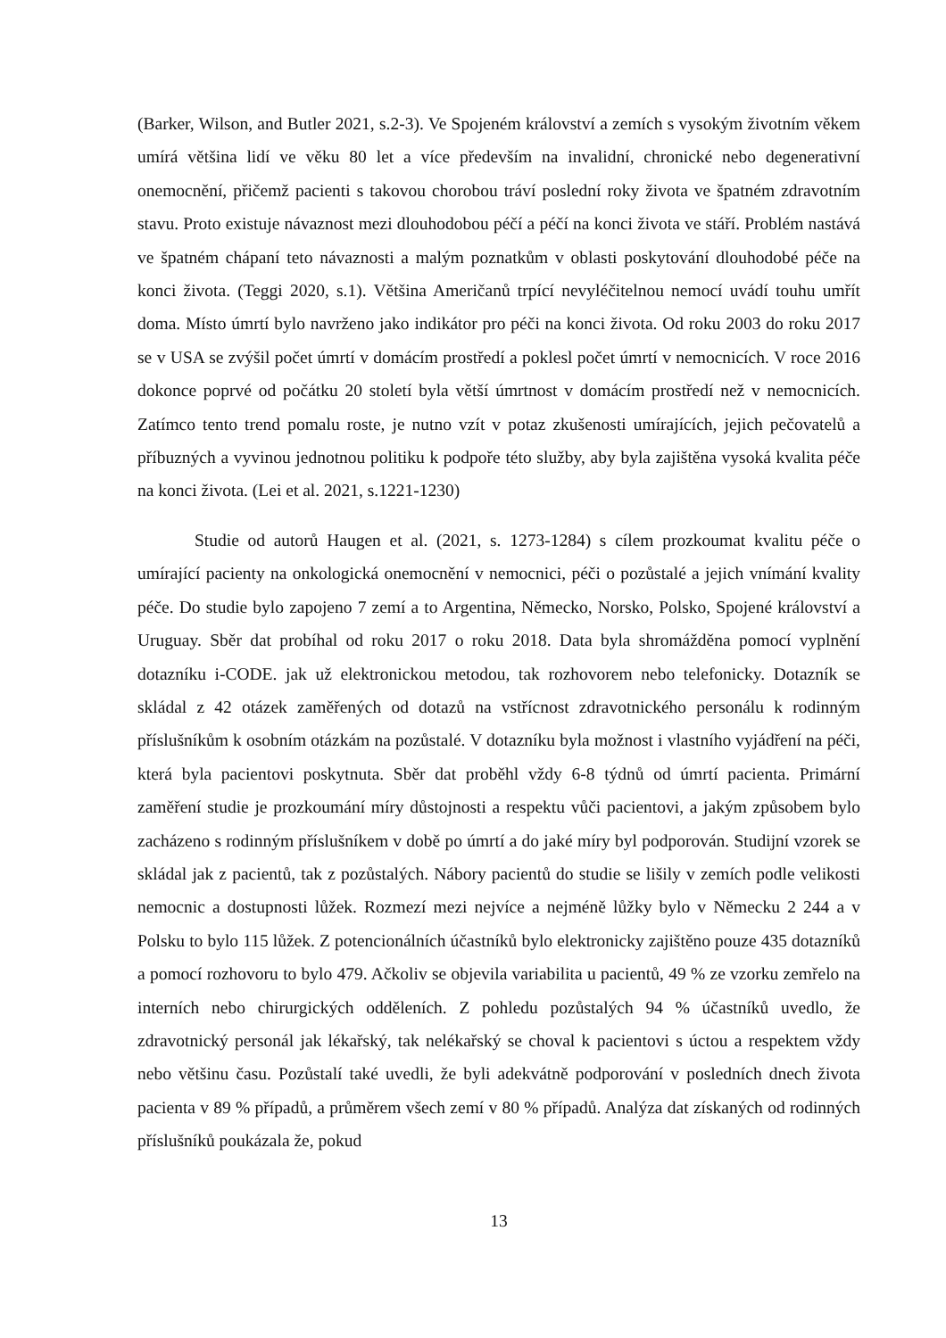(Barker, Wilson, and Butler 2021, s.2-3). Ve Spojeném království a zemích s vysokým životním věkem umírá většina lidí ve věku 80 let a více především na invalidní, chronické nebo degenerativní onemocnění, přičemž pacienti s takovou chorobou tráví poslední roky života ve špatném zdravotním stavu. Proto existuje návaznost mezi dlouhodobou péčí a péčí na konci života ve stáří. Problém nastává ve špatném chápaní teto návaznosti a malým poznatkům v oblasti poskytování dlouhodobé péče na konci života. (Teggi 2020, s.1). Většina Američanů trpící nevyléčitelnou nemocí uvádí touhu umřít doma. Místo úmrtí bylo navrženo jako indikátor pro péči na konci života. Od roku 2003 do roku 2017 se v USA se zvýšil počet úmrtí v domácím prostředí a poklesl počet úmrtí v nemocnicích. V roce 2016 dokonce poprvé od počátku 20 století byla větší úmrtnost v domácím prostředí než v nemocnicích. Zatímco tento trend pomalu roste, je nutno vzít v potaz zkušenosti umírajících, jejich pečovatelů a příbuzných a vyvinou jednotnou politiku k podpoře této služby, aby byla zajištěna vysoká kvalita péče na konci života. (Lei et al. 2021, s.1221-1230)
Studie od autorů Haugen et al. (2021, s. 1273-1284) s cílem prozkoumat kvalitu péče o umírající pacienty na onkologická onemocnění v nemocnici, péči o pozůstalé a jejich vnímání kvality péče. Do studie bylo zapojeno 7 zemí a to Argentina, Německo, Norsko, Polsko, Spojené království a Uruguay. Sběr dat probíhal od roku 2017 o roku 2018. Data byla shromážděna pomocí vyplnění dotazníku i-CODE. jak už elektronickou metodou, tak rozhovorem nebo telefonicky. Dotazník se skládal z 42 otázek zaměřených od dotazů na vstřícnost zdravotnického personálu k rodinným příslušníkům k osobním otázkám na pozůstalé. V dotazníku byla možnost i vlastního vyjádření na péči, která byla pacientovi poskytnuta. Sběr dat proběhl vždy 6-8 týdnů od úmrtí pacienta. Primární zaměření studie je prozkoumání míry důstojnosti a respektu vůči pacientovi, a jakým způsobem bylo zacházeno s rodinným příslušníkem v době po úmrtí a do jaké míry byl podporován. Studijní vzorek se skládal jak z pacientů, tak z pozůstalých. Nábory pacientů do studie se lišily v zemích podle velikosti nemocnic a dostupnosti lůžek. Rozmezí mezi nejvíce a nejméně lůžky bylo v Německu 2 244 a v Polsku to bylo 115 lůžek. Z potencionálních účastníků bylo elektronicky zajištěno pouze 435 dotazníků a pomocí rozhovoru to bylo 479. Ačkoliv se objevila variabilita u pacientů, 49 % ze vzorku zemřelo na interních nebo chirurgických odděleních. Z pohledu pozůstalých 94 % účastníků uvedlo, že zdravotnický personál jak lékařský, tak nelékařský se choval k pacientovi s úctou a respektem vždy nebo většinu času. Pozůstalí také uvedli, že byli adekvátně podporování v posledních dnech života pacienta v 89 % případů, a průměrem všech zemí v 80 % případů. Analýza dat získaných od rodinných příslušníků poukázala že, pokud
13